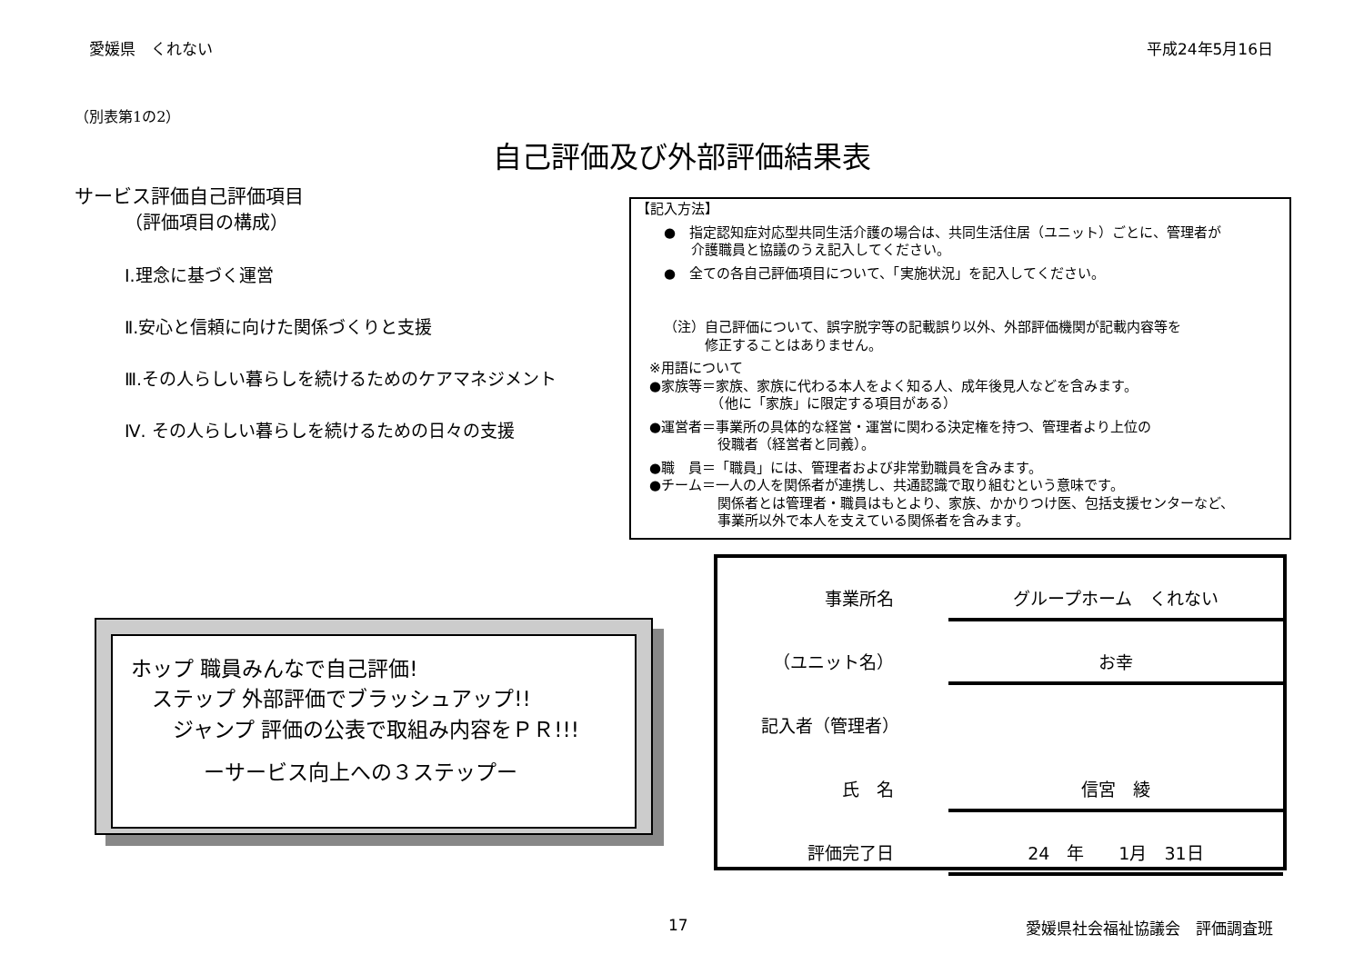愛媛県　くれない 平成24年5月16日
（別表第1の2）
自己評価及び外部評価結果表
サービス評価自己評価項目
（評価項目の構成）
Ⅰ.理念に基づく運営
Ⅱ.安心と信頼に向けた関係づくりと支援
Ⅲ.その人らしい暮らしを続けるためのケアマネジメント
Ⅳ. その人らしい暮らしを続けるための日々の支援
【記入方法】
●　指定認知症対応型共同生活介護の場合は、共同生活住居（ユニット）ごとに、管理者が
　　介護職員と協議のうえ記入してください。
●　全ての各自己評価項目について、「実施状況」を記入してください。
（注）自己評価について、誤字脱字等の記載誤り以外、外部評価機関が記載内容等を
　　　修正することはありません。
※用語について
●家族等＝家族、家族に代わる本人をよく知る人、成年後見人などを含みます。
　　　　　（他に「家族」に限定する項目がある）
●運営者＝事業所の具体的な経営・運営に関わる決定権を持つ、管理者より上位の
　　　　　役職者（経営者と同義）。
●職　員＝「職員」には、管理者および非常勤職員を含みます。
●チーム＝一人の人を関係者が連携し、共通認識で取り組むという意味です。
　　　　　関係者とは管理者・職員はもとより、家族、かかりつけ医、包括支援センターなど、
　　　　　事業所以外で本人を支えている関係者を含みます。
事業所名 グループホーム　くれない
（ユニット名） お幸
記入者（管理者）
氏　名 信宮　綾
評価完了日 24　年　　1月　31日
ホップ 職員みんなで自己評価!
　ステップ 外部評価でブラッシュアップ!!
　　ジャンプ 評価の公表で取組み内容をＰＲ!!!
ーサービス向上への３ステップー
17 愛媛県社会福祉協議会　評価調査班